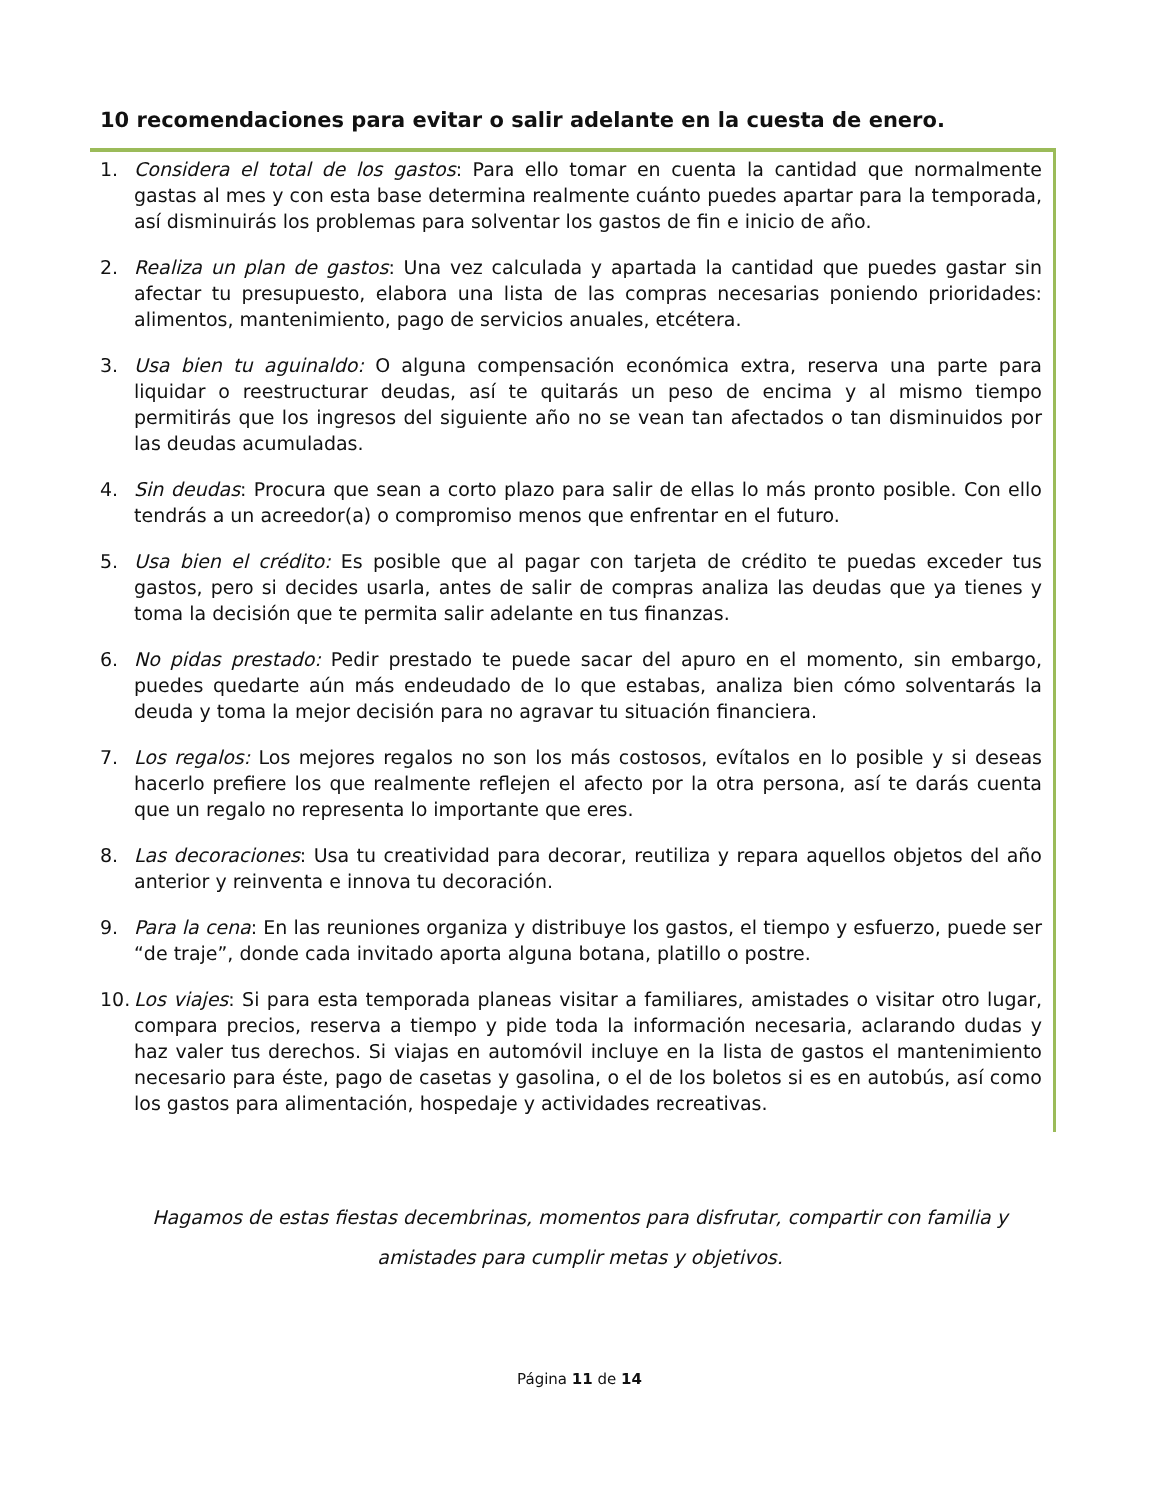10 recomendaciones para evitar o salir adelante en la cuesta de enero.
1. Considera el total de los gastos: Para ello tomar en cuenta la cantidad que normalmente gastas al mes y con esta base determina realmente cuánto puedes apartar para la temporada, así disminuirás los problemas para solventar los gastos de fin e inicio de año.
2. Realiza un plan de gastos: Una vez calculada y apartada la cantidad que puedes gastar sin afectar tu presupuesto, elabora una lista de las compras necesarias poniendo prioridades: alimentos, mantenimiento, pago de servicios anuales, etcétera.
3. Usa bien tu aguinaldo: O alguna compensación económica extra, reserva una parte para liquidar o reestructurar deudas, así te quitarás un peso de encima y al mismo tiempo permitirás que los ingresos del siguiente año no se vean tan afectados o tan disminuidos por las deudas acumuladas.
4. Sin deudas: Procura que sean a corto plazo para salir de ellas lo más pronto posible. Con ello tendrás a un acreedor(a) o compromiso menos que enfrentar en el futuro.
5. Usa bien el crédito: Es posible que al pagar con tarjeta de crédito te puedas exceder tus gastos, pero si decides usarla, antes de salir de compras analiza las deudas que ya tienes y toma la decisión que te permita salir adelante en tus finanzas.
6. No pidas prestado: Pedir prestado te puede sacar del apuro en el momento, sin embargo, puedes quedarte aún más endeudado de lo que estabas, analiza bien cómo solventarás la deuda y toma la mejor decisión para no agravar tu situación financiera.
7. Los regalos: Los mejores regalos no son los más costosos, evítalos en lo posible y si deseas hacerlo prefiere los que realmente reflejen el afecto por la otra persona, así te darás cuenta que un regalo no representa lo importante que eres.
8. Las decoraciones: Usa tu creatividad para decorar, reutiliza y repara aquellos objetos del año anterior y reinventa e innova tu decoración.
9. Para la cena: En las reuniones organiza y distribuye los gastos, el tiempo y esfuerzo, puede ser “de traje”, donde cada invitado aporta alguna botana, platillo o postre.
10. Los viajes: Si para esta temporada planeas visitar a familiares, amistades o visitar otro lugar, compara precios, reserva a tiempo y pide toda la información necesaria, aclarando dudas y haz valer tus derechos. Si viajas en automóvil incluye en la lista de gastos el mantenimiento necesario para éste, pago de casetas y gasolina, o el de los boletos si es en autobús, así como los gastos para alimentación, hospedaje y actividades recreativas.
Hagamos de estas fiestas decembrinas, momentos para disfrutar, compartir con familia y
amistades para cumplir metas y objetivos.
Página 11 de 14